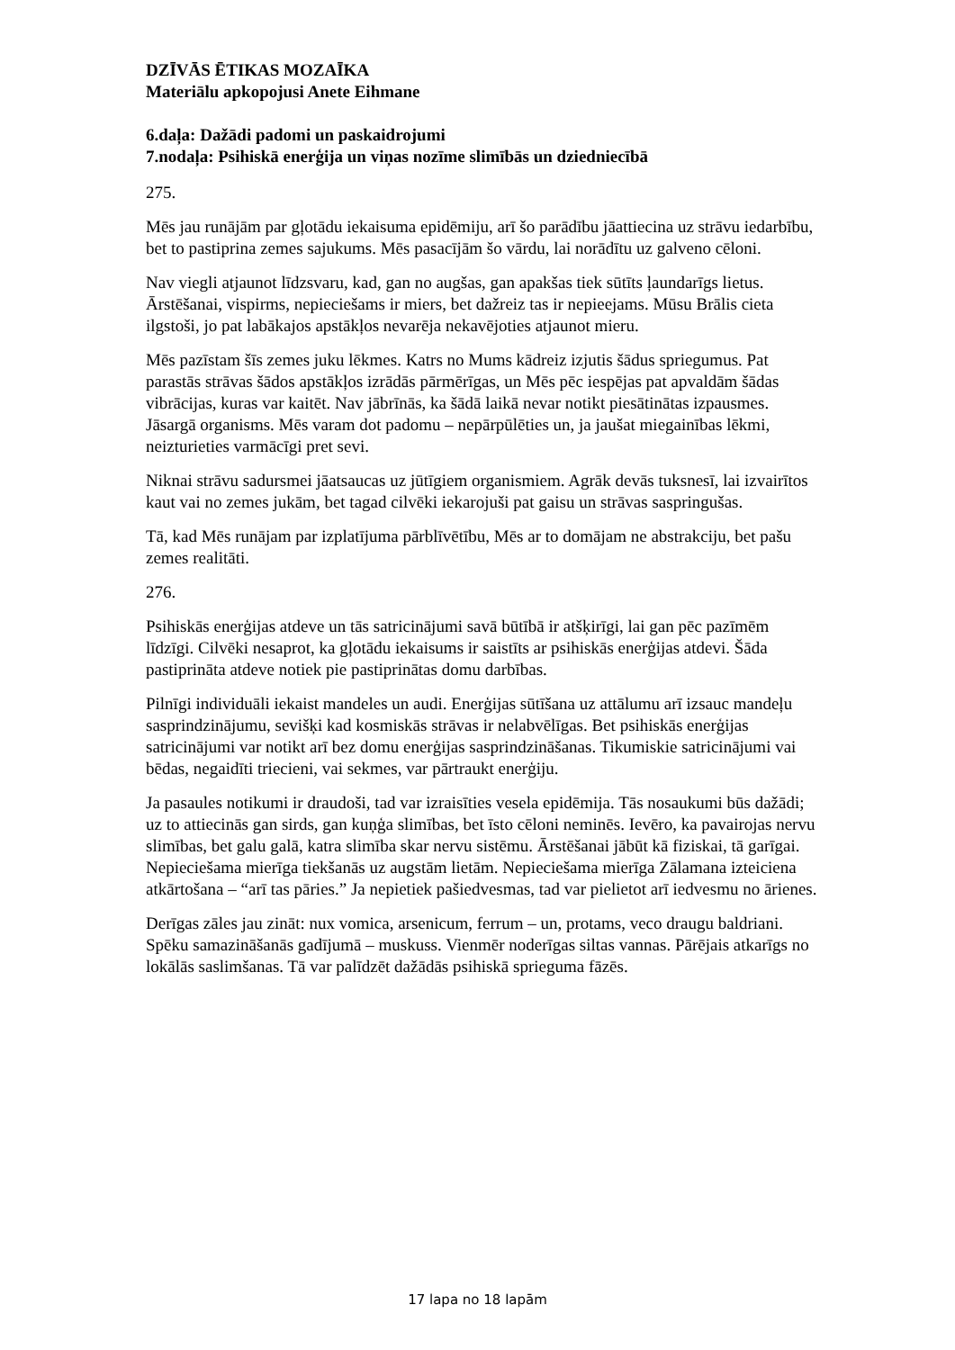DZĪVĀS ĒTIKAS MOZAĪKA
Materiālu apkopojusi Anete Eihmane
6.daļa: Dažādi padomi un paskaidrojumi
7.nodaļa: Psihiskā enerģija un viņas nozīme slimībās un dziedniecībā
275.
Mēs jau runājām par gļotādu iekaisuma epidēmiju, arī šo parādību jāattiecina uz strāvu iedarbību, bet to pastiprina zemes sajukums. Mēs pasacījām šo vārdu, lai norādītu uz galveno cēloni.
Nav viegli atjaunot līdzsvaru, kad, gan no augšas, gan apakšas tiek sūtīts ļaundarīgs lietus. Ārstēšanai, vispirms, nepieciešams ir miers, bet dažreiz tas ir nepieejams. Mūsu Brālis cieta ilgstoši, jo pat labākajos apstākļos nevarēja nekavējoties atjaunot mieru.
Mēs pazīstam šīs zemes juku lēkmes. Katrs no Mums kādreiz izjutis šādus spriegumus. Pat parastās strāvas šādos apstākļos izrādās pārmērīgas, un Mēs pēc iespējas pat apvaldām šādas vibrācijas, kuras var kaitēt. Nav jābrīnās, ka šādā laikā nevar notikt piesātinātas izpausmes. Jāsargā organisms. Mēs varam dot padomu – nepārpūlēties un, ja jaušat miegainības lēkmi, neizturieties varmācīgi pret sevi.
Niknai strāvu sadursmei jāatsaucas uz jūtīgiem organismiem. Agrāk devās tuksnesī, lai izvairītos kaut vai no zemes jukām, bet tagad cilvēki iekarojuši pat gaisu un strāvas saspringušas.
Tā, kad Mēs runājam par izplatījuma pārblīvētību, Mēs ar to domājam ne abstrakciju, bet pašu zemes realitāti.
276.
Psihiskās enerģijas atdeve un tās satricinājumi savā būtībā ir atšķirīgi, lai gan pēc pazīmēm līdzīgi. Cilvēki nesaprot, ka gļotādu iekaisums ir saistīts ar psihiskās enerģijas atdevi. Šāda pastiprināta atdeve notiek pie pastiprinātas domu darbības.
Pilnīgi individuāli iekaist mandeles un audi. Enerģijas sūtīšana uz attālumu arī izsauc mandeļu sasprindzinājumu, sevišķi kad kosmiskās strāvas ir nelabvēlīgas. Bet psihiskās enerģijas satricinājumi var notikt arī bez domu enerģijas sasprindzināšanas. Tikumiskie satricinājumi vai bēdas, negaidīti triecieni, vai sekmes, var pārtraukt enerģiju.
Ja pasaules notikumi ir draudoši, tad var izraisīties vesela epidēmija. Tās nosaukumi būs dažādi; uz to attiecinās gan sirds, gan kuņģa slimības, bet īsto cēloni neminēs. Ievēro, ka pavairojas nervu slimības, bet galu galā, katra slimība skar nervu sistēmu. Ārstēšanai jābūt kā fiziskai, tā garīgai. Nepieciešama mierīga tiekšanās uz augstām lietām. Nepieciešama mierīga Zālamana izteiciena atkārtošana – “arī tas pāries.” Ja nepietiek pašiedvesmas, tad var pielietot arī iedvesmu no ārienes.
Derīgas zāles jau zināt: nux vomica, arsenicum, ferrum – un, protams, veco draugu baldriani. Spēku samazināšanās gadījumā – muskuss. Vienmēr noderīgas siltas vannas. Pārējais atkarīgs no lokālās saslimšanas. Tā var palīdzēt dažādās psihiskā sprieguma fāzēs.
17 lapa no 18 lapām